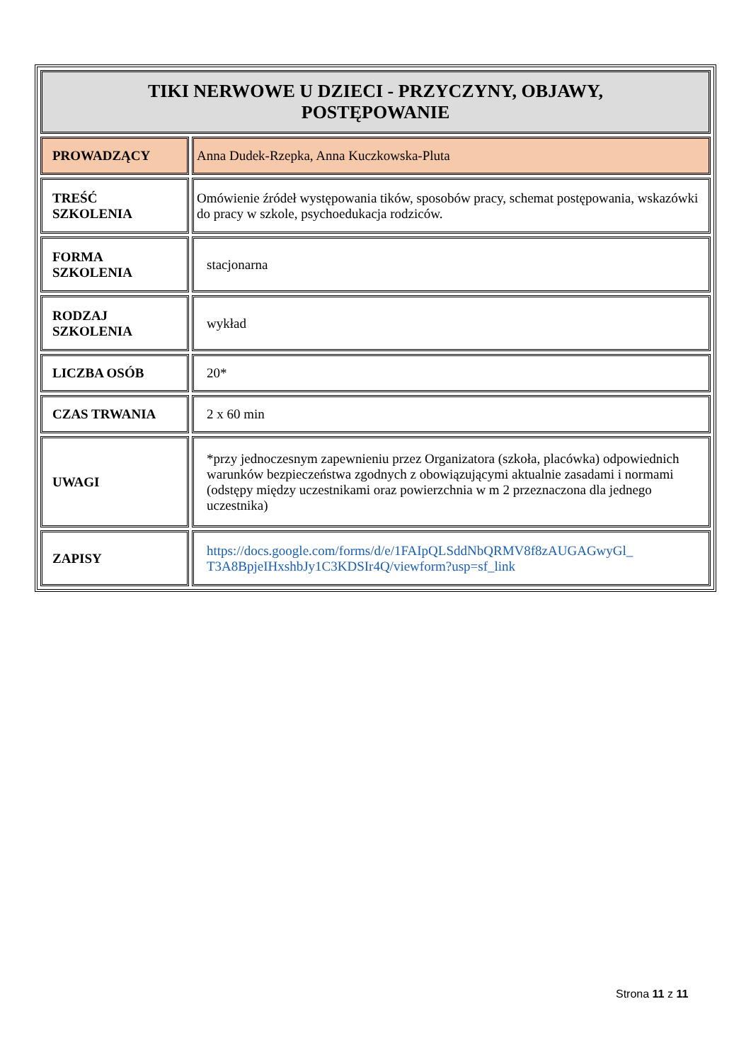| TIKI NERWOWE U DZIECI - PRZYCZYNY, OBJAWY, POSTĘPOWANIE | |
| PROWADZĄCY | Anna Dudek-Rzepka, Anna Kuczkowska-Pluta |
| TREŚĆ SZKOLENIA | Omówienie źródeł występowania tików, sposobów pracy, schemat postępowania, wskazówki do pracy w szkole, psychoedukacja rodziców. |
| FORMA SZKOLENIA | stacjonarna |
| RODZAJ SZKOLENIA | wykład |
| LICZBA OSÓB | 20* |
| CZAS TRWANIA | 2 x 60 min |
| UWAGI | *przy jednoczesnym zapewnieniu przez Organizatora (szkoła, placówka) odpowiednich warunków bezpieczeństwa zgodnych z obowiązującymi aktualnie zasadami i normami (odstępy między uczestnikami oraz powierzchnia w m 2 przeznaczona dla jednego uczestnika) |
| ZAPISY | https://docs.google.com/forms/d/e/1FAIpQLSddNbQRMV8f8zAUGAGwyGl_ T3A8BpjeIHxshbJy1C3KDSIr4Q/viewform?usp=sf_link |
Strona 11 z 11